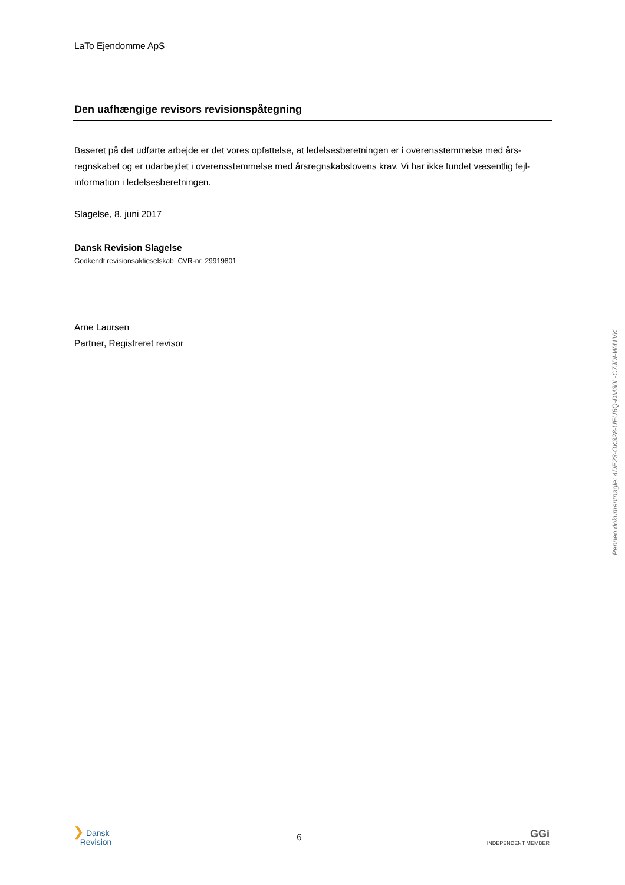LaTo Ejendomme ApS
Den uafhængige revisors revisionspåtegning
Baseret på det udførte arbejde er det vores opfattelse, at ledelsesberetningen er i overensstemmelse med års-regnskabet og er udarbejdet i overensstemmelse med årsregnskabslovens krav. Vi har ikke fundet væsentlig fejl-information i ledelsesberetningen.
Slagelse, 8. juni 2017
Dansk Revision Slagelse
Godkendt revisionsaktieselskab, CVR-nr. 29919801
Arne Laursen
Partner, Registreret revisor
Penneo dokumentnøgle: 4DE23-OK328-UEU6Q-DM30L-C7JDI-W41VK
❯ Dansk
Revision
6
GGi
INDEPENDENT MEMBER